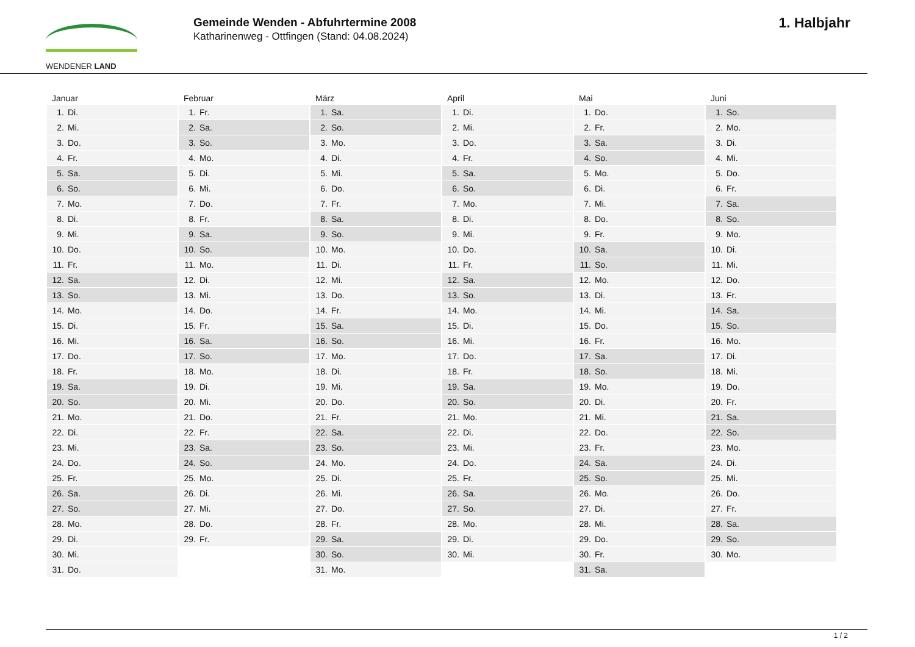WENDENER LAND
Gemeinde Wenden - Abfuhrtermine 2008
Katharinenweg - Ottfingen (Stand: 04.08.2024)
1. Halbjahr
| Januar | Februar | März | April | Mai | Juni |
| --- | --- | --- | --- | --- | --- |
| 1. Di. | 1. Fr. | 1. Sa. | 1. Di. | 1. Do. | 1. So. |
| 2. Mi. | 2. Sa. | 2. So. | 2. Mi. | 2. Fr. | 2. Mo. |
| 3. Do. | 3. So. | 3. Mo. | 3. Do. | 3. Sa. | 3. Di. |
| 4. Fr. | 4. Mo. | 4. Di. | 4. Fr. | 4. So. | 4. Mi. |
| 5. Sa. | 5. Di. | 5. Mi. | 5. Sa. | 5. Mo. | 5. Do. |
| 6. So. | 6. Mi. | 6. Do. | 6. So. | 6. Di. | 6. Fr. |
| 7. Mo. | 7. Do. | 7. Fr. | 7. Mo. | 7. Mi. | 7. Sa. |
| 8. Di. | 8. Fr. | 8. Sa. | 8. Di. | 8. Do. | 8. So. |
| 9. Mi. | 9. Sa. | 9. So. | 9. Mi. | 9. Fr. | 9. Mo. |
| 10. Do. | 10. So. | 10. Mo. | 10. Do. | 10. Sa. | 10. Di. |
| 11. Fr. | 11. Mo. | 11. Di. | 11. Fr. | 11. So. | 11. Mi. |
| 12. Sa. | 12. Di. | 12. Mi. | 12. Sa. | 12. Mo. | 12. Do. |
| 13. So. | 13. Mi. | 13. Do. | 13. So. | 13. Di. | 13. Fr. |
| 14. Mo. | 14. Do. | 14. Fr. | 14. Mo. | 14. Mi. | 14. Sa. |
| 15. Di. | 15. Fr. | 15. Sa. | 15. Di. | 15. Do. | 15. So. |
| 16. Mi. | 16. Sa. | 16. So. | 16. Mi. | 16. Fr. | 16. Mo. |
| 17. Do. | 17. So. | 17. Mo. | 17. Do. | 17. Sa. | 17. Di. |
| 18. Fr. | 18. Mo. | 18. Di. | 18. Fr. | 18. So. | 18. Mi. |
| 19. Sa. | 19. Di. | 19. Mi. | 19. Sa. | 19. Mo. | 19. Do. |
| 20. So. | 20. Mi. | 20. Do. | 20. So. | 20. Di. | 20. Fr. |
| 21. Mo. | 21. Do. | 21. Fr. | 21. Mo. | 21. Mi. | 21. Sa. |
| 22. Di. | 22. Fr. | 22. Sa. | 22. Di. | 22. Do. | 22. So. |
| 23. Mi. | 23. Sa. | 23. So. | 23. Mi. | 23. Fr. | 23. Mo. |
| 24. Do. | 24. So. | 24. Mo. | 24. Do. | 24. Sa. | 24. Di. |
| 25. Fr. | 25. Mo. | 25. Di. | 25. Fr. | 25. So. | 25. Mi. |
| 26. Sa. | 26. Di. | 26. Mi. | 26. Sa. | 26. Mo. | 26. Do. |
| 27. So. | 27. Mi. | 27. Do. | 27. So. | 27. Di. | 27. Fr. |
| 28. Mo. | 28. Do. | 28. Fr. | 28. Mo. | 28. Mi. | 28. Sa. |
| 29. Di. | 29. Fr. | 29. Sa. | 29. Di. | 29. Do. | 29. So. |
| 30. Mi. | | 30. So. | 30. Mi. | 30. Fr. | 30. Mo. |
| 31. Do. | | 31. Mo. | | 31. Sa. | |
1 / 2